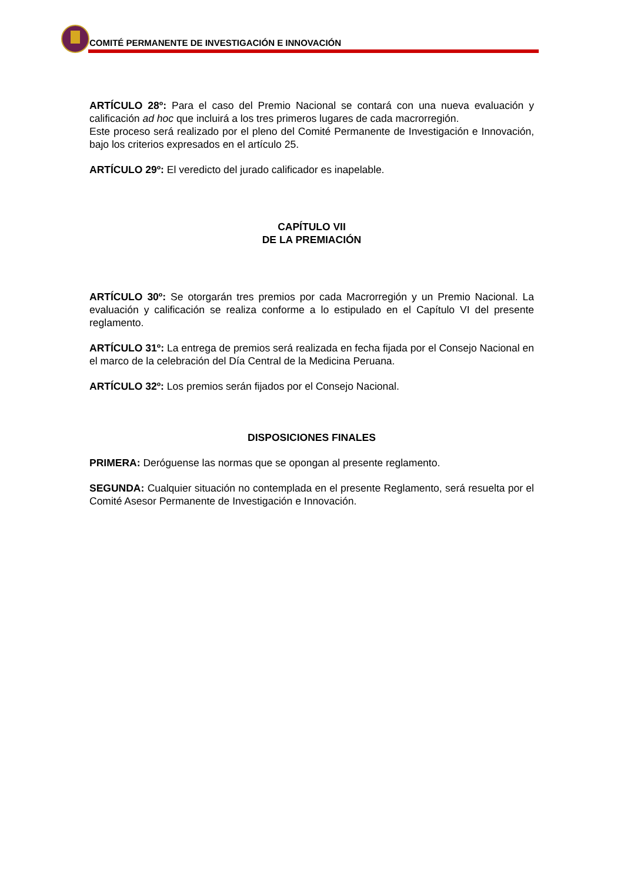COMITÉ PERMANENTE DE INVESTIGACIÓN E INNOVACIÓN
ARTÍCULO 28º: Para el caso del Premio Nacional se contará con una nueva evaluación y calificación ad hoc que incluirá a los tres primeros lugares de cada macrorregión.
Este proceso será realizado por el pleno del Comité Permanente de Investigación e Innovación, bajo los criterios expresados en el artículo 25.
ARTÍCULO 29º: El veredicto del jurado calificador es inapelable.
CAPÍTULO VII
DE LA PREMIACIÓN
ARTÍCULO 30º: Se otorgarán tres premios por cada Macrorregión y un Premio Nacional. La evaluación y calificación se realiza conforme a lo estipulado en el Capítulo VI del presente reglamento.
ARTÍCULO 31º: La entrega de premios será realizada en fecha fijada por el Consejo Nacional en el marco de la celebración del Día Central de la Medicina Peruana.
ARTÍCULO 32º: Los premios serán fijados por el Consejo Nacional.
DISPOSICIONES FINALES
PRIMERA: Deróguense las normas que se opongan al presente reglamento.
SEGUNDA: Cualquier situación no contemplada en el presente Reglamento, será resuelta por el Comité Asesor Permanente de Investigación e Innovación.